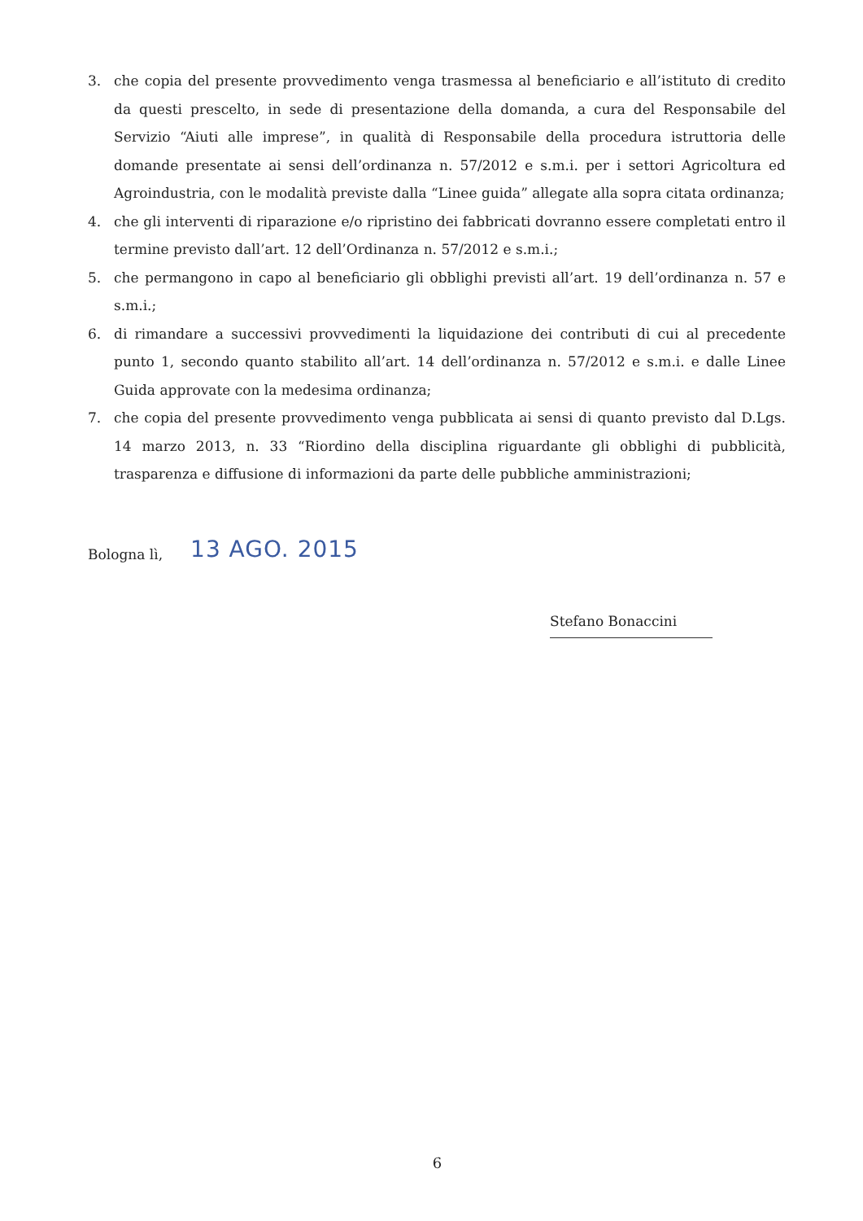3. che copia del presente provvedimento venga trasmessa al beneficiario e all’istituto di credito da questi prescelto, in sede di presentazione della domanda, a cura del Responsabile del Servizio “Aiuti alle imprese”, in qualità di Responsabile della procedura istruttoria delle domande presentate ai sensi dell’ordinanza n. 57/2012 e s.m.i. per i settori Agricoltura ed Agroindustria, con le modalità previste dalla “Linee guida” allegate alla sopra citata ordinanza;
4. che gli interventi di riparazione e/o ripristino dei fabbricati dovranno essere completati entro il termine previsto dall’art. 12 dell’Ordinanza n. 57/2012 e s.m.i.;
5. che permangono in capo al beneficiario gli obblighi previsti all’art. 19 dell’ordinanza n. 57 e s.m.i.;
6. di rimandare a successivi provvedimenti la liquidazione dei contributi di cui al precedente punto 1, secondo quanto stabilito all’art. 14 dell’ordinanza n. 57/2012 e s.m.i. e dalle Linee Guida approvate con la medesima ordinanza;
7. che copia del presente provvedimento venga pubblicata ai sensi di quanto previsto dal D.Lgs. 14 marzo 2013, n. 33 “Riordino della disciplina riguardante gli obblighi di pubblicità, trasparenza e diffusione di informazioni da parte delle pubbliche amministrazioni;
Bologna lì, 13 AGO. 2015
Stefano Bonaccini
6